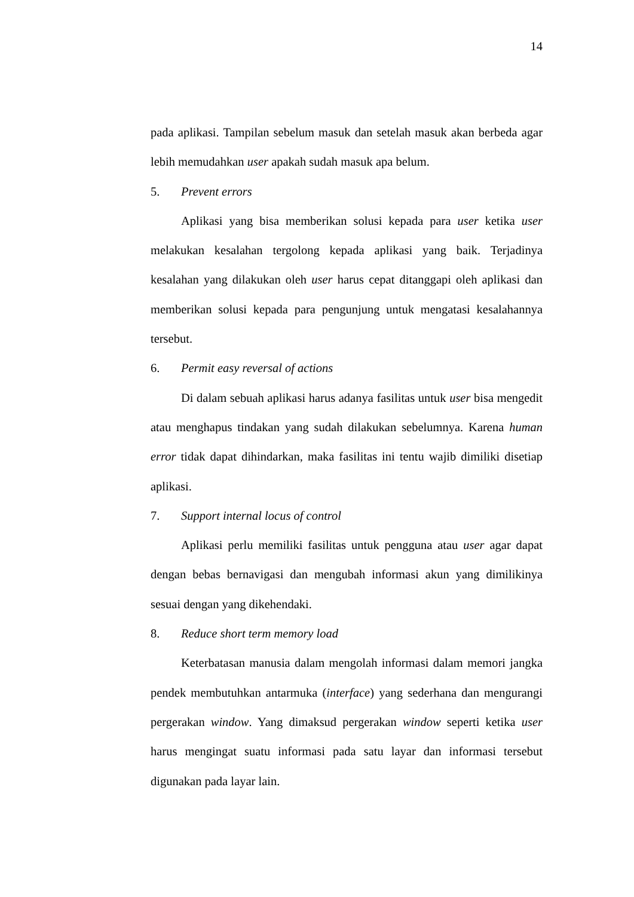14
pada aplikasi. Tampilan sebelum masuk dan setelah masuk akan berbeda agar lebih memudahkan user apakah sudah masuk apa belum.
5. Prevent errors
Aplikasi yang bisa memberikan solusi kepada para user ketika user melakukan kesalahan tergolong kepada aplikasi yang baik. Terjadinya kesalahan yang dilakukan oleh user harus cepat ditanggapi oleh aplikasi dan memberikan solusi kepada para pengunjung untuk mengatasi kesalahannya tersebut.
6. Permit easy reversal of actions
Di dalam sebuah aplikasi harus adanya fasilitas untuk user bisa mengedit atau menghapus tindakan yang sudah dilakukan sebelumnya. Karena human error tidak dapat dihindarkan, maka fasilitas ini tentu wajib dimiliki disetiap aplikasi.
7. Support internal locus of control
Aplikasi perlu memiliki fasilitas untuk pengguna atau user agar dapat dengan bebas bernavigasi dan mengubah informasi akun yang dimilikinya sesuai dengan yang dikehendaki.
8. Reduce short term memory load
Keterbatasan manusia dalam mengolah informasi dalam memori jangka pendek membutuhkan antarmuka (interface) yang sederhana dan mengurangi pergerakan window. Yang dimaksud pergerakan window seperti ketika user harus mengingat suatu informasi pada satu layar dan informasi tersebut digunakan pada layar lain.